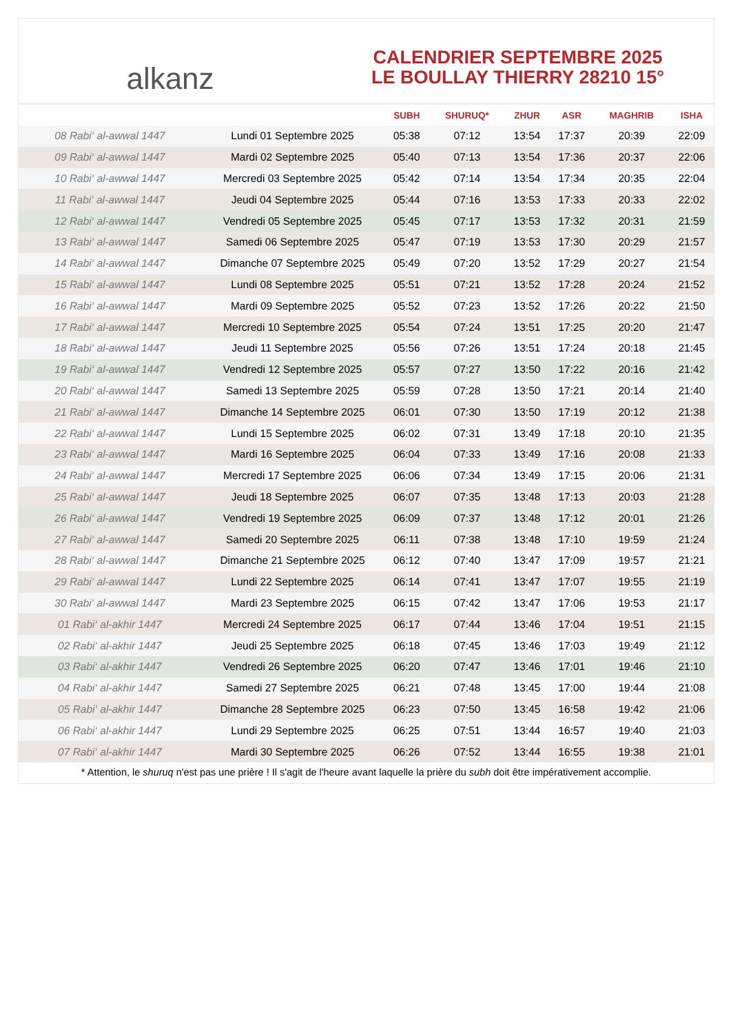alkanz
CALENDRIER SEPTEMBRE 2025
LE BOULLAY THIERRY 28210 15°
| | | SUBH | SHURUQ* | ZHUR | ASR | MAGHRIB | ISHA |
| --- | --- | --- | --- | --- | --- | --- | --- |
| 08 Rabi‘ al-awwal 1447 | Lundi 01 Septembre 2025 | 05:38 | 07:12 | 13:54 | 17:37 | 20:39 | 22:09 |
| 09 Rabi‘ al-awwal 1447 | Mardi 02 Septembre 2025 | 05:40 | 07:13 | 13:54 | 17:36 | 20:37 | 22:06 |
| 10 Rabi‘ al-awwal 1447 | Mercredi 03 Septembre 2025 | 05:42 | 07:14 | 13:54 | 17:34 | 20:35 | 22:04 |
| 11 Rabi‘ al-awwal 1447 | Jeudi 04 Septembre 2025 | 05:44 | 07:16 | 13:53 | 17:33 | 20:33 | 22:02 |
| 12 Rabi‘ al-awwal 1447 | Vendredi 05 Septembre 2025 | 05:45 | 07:17 | 13:53 | 17:32 | 20:31 | 21:59 |
| 13 Rabi‘ al-awwal 1447 | Samedi 06 Septembre 2025 | 05:47 | 07:19 | 13:53 | 17:30 | 20:29 | 21:57 |
| 14 Rabi‘ al-awwal 1447 | Dimanche 07 Septembre 2025 | 05:49 | 07:20 | 13:52 | 17:29 | 20:27 | 21:54 |
| 15 Rabi‘ al-awwal 1447 | Lundi 08 Septembre 2025 | 05:51 | 07:21 | 13:52 | 17:28 | 20:24 | 21:52 |
| 16 Rabi‘ al-awwal 1447 | Mardi 09 Septembre 2025 | 05:52 | 07:23 | 13:52 | 17:26 | 20:22 | 21:50 |
| 17 Rabi‘ al-awwal 1447 | Mercredi 10 Septembre 2025 | 05:54 | 07:24 | 13:51 | 17:25 | 20:20 | 21:47 |
| 18 Rabi‘ al-awwal 1447 | Jeudi 11 Septembre 2025 | 05:56 | 07:26 | 13:51 | 17:24 | 20:18 | 21:45 |
| 19 Rabi‘ al-awwal 1447 | Vendredi 12 Septembre 2025 | 05:57 | 07:27 | 13:50 | 17:22 | 20:16 | 21:42 |
| 20 Rabi‘ al-awwal 1447 | Samedi 13 Septembre 2025 | 05:59 | 07:28 | 13:50 | 17:21 | 20:14 | 21:40 |
| 21 Rabi‘ al-awwal 1447 | Dimanche 14 Septembre 2025 | 06:01 | 07:30 | 13:50 | 17:19 | 20:12 | 21:38 |
| 22 Rabi‘ al-awwal 1447 | Lundi 15 Septembre 2025 | 06:02 | 07:31 | 13:49 | 17:18 | 20:10 | 21:35 |
| 23 Rabi‘ al-awwal 1447 | Mardi 16 Septembre 2025 | 06:04 | 07:33 | 13:49 | 17:16 | 20:08 | 21:33 |
| 24 Rabi‘ al-awwal 1447 | Mercredi 17 Septembre 2025 | 06:06 | 07:34 | 13:49 | 17:15 | 20:06 | 21:31 |
| 25 Rabi‘ al-awwal 1447 | Jeudi 18 Septembre 2025 | 06:07 | 07:35 | 13:48 | 17:13 | 20:03 | 21:28 |
| 26 Rabi‘ al-awwal 1447 | Vendredi 19 Septembre 2025 | 06:09 | 07:37 | 13:48 | 17:12 | 20:01 | 21:26 |
| 27 Rabi‘ al-awwal 1447 | Samedi 20 Septembre 2025 | 06:11 | 07:38 | 13:48 | 17:10 | 19:59 | 21:24 |
| 28 Rabi‘ al-awwal 1447 | Dimanche 21 Septembre 2025 | 06:12 | 07:40 | 13:47 | 17:09 | 19:57 | 21:21 |
| 29 Rabi‘ al-awwal 1447 | Lundi 22 Septembre 2025 | 06:14 | 07:41 | 13:47 | 17:07 | 19:55 | 21:19 |
| 30 Rabi‘ al-awwal 1447 | Mardi 23 Septembre 2025 | 06:15 | 07:42 | 13:47 | 17:06 | 19:53 | 21:17 |
| 01 Rabi‘ al-akhir 1447 | Mercredi 24 Septembre 2025 | 06:17 | 07:44 | 13:46 | 17:04 | 19:51 | 21:15 |
| 02 Rabi‘ al-akhir 1447 | Jeudi 25 Septembre 2025 | 06:18 | 07:45 | 13:46 | 17:03 | 19:49 | 21:12 |
| 03 Rabi‘ al-akhir 1447 | Vendredi 26 Septembre 2025 | 06:20 | 07:47 | 13:46 | 17:01 | 19:46 | 21:10 |
| 04 Rabi‘ al-akhir 1447 | Samedi 27 Septembre 2025 | 06:21 | 07:48 | 13:45 | 17:00 | 19:44 | 21:08 |
| 05 Rabi‘ al-akhir 1447 | Dimanche 28 Septembre 2025 | 06:23 | 07:50 | 13:45 | 16:58 | 19:42 | 21:06 |
| 06 Rabi‘ al-akhir 1447 | Lundi 29 Septembre 2025 | 06:25 | 07:51 | 13:44 | 16:57 | 19:40 | 21:03 |
| 07 Rabi‘ al-akhir 1447 | Mardi 30 Septembre 2025 | 06:26 | 07:52 | 13:44 | 16:55 | 19:38 | 21:01 |
* Attention, le shuruq n'est pas une prière ! Il s'agit de l'heure avant laquelle la prière du subh doit être impérativement accomplie.